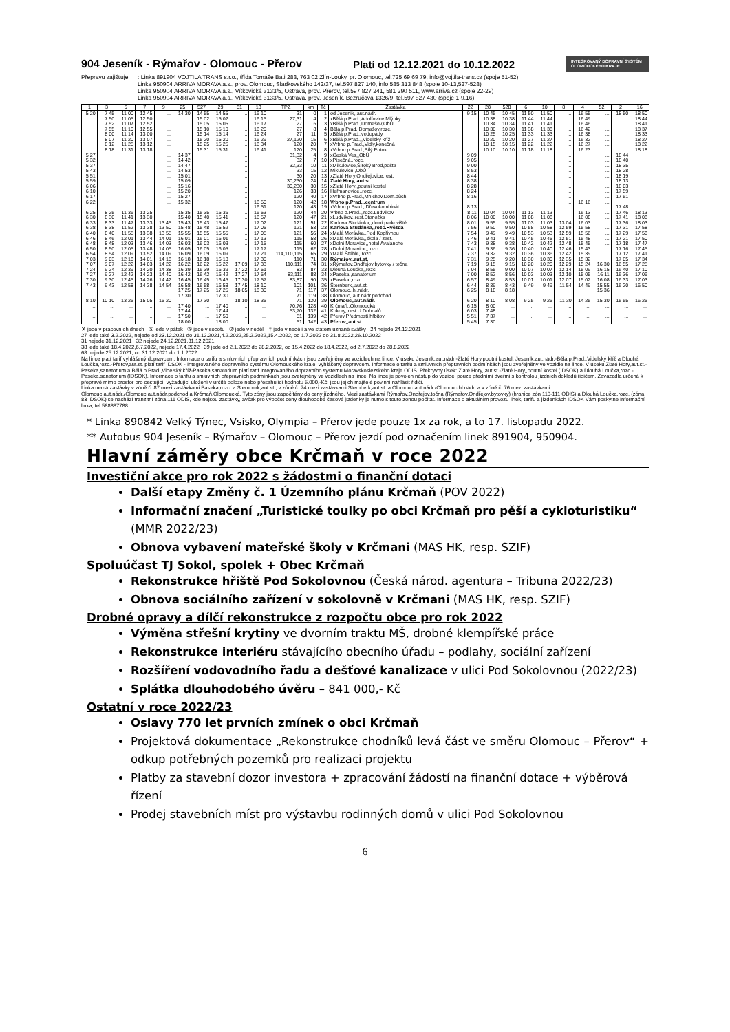904 Jeseník - Rýmařov - Olomouc - Přerov Platí od 12.12.2021 do 10.12.2022 INTEGROVANÝ DOPRAVNÍ SYSTÉM OLOMOUCKÉHO KRAJE
Přepravu zajišťuje: Linka 891904 VOJTILA TRANS s.r.o., třída Tomáše Bati 283, 763 02 Zlín-Louky, pr. Olomouc, tel.725 69 69 79, info@vojtila-trans.cz (spoje 51-52)
Linka 950904 ARRIVA MORAVA a.s., prov. Olomouc, Sladkovského 142/37, tel.597 827 140, info 585 313 848 (spoje 10-13,527-528)
Linka 950904 ARRIVA MORAVA a.s., Vítkovická 3133/5, Ostrava, prov. Přerov, tel.597 827 241, 581 290 511, www.arriva.cz (spoje 22-29)
Linka 950904 ARRIVA MORAVA a.s., Vítkovická 3133/5, Ostrava, prov. Jeseník, Bezručova 1326/9, tel.597 827 430 (spoje 1-9,16)
| 1 | 3 | 5 | 7 | 9 | 25 | 527 | 29 | 51 | 13 | TPZ | km | Tč | Zastávka | 22 | 28 | 528 | 6 | 10 | 8 | 4 | 52 | 2 | 16 |
| --- | --- | --- | --- | --- | --- | --- | --- | --- | --- | --- | --- | --- | --- | --- | --- | --- | --- | --- | --- | --- | --- | --- | --- |
| 5 20 | 7 45 | 11 00 | 12 45 | ... | 14 30 | 14 55 | 14 55 | ... | 16 10 | 31 | 0 | 1 | od Jeseník,,aut.nádr. | 9 15 | 10 45 | 10 45 | 11 50 | 11 50 | ... | 16 55 | ... | 18 50 | 18 50 |
| | 7 50 | 11 05 | 12 50 | ... | | 15 02 | 15 02 | ... | 16 15 | 27,31 | 4 | 2 | xBělá p.Prad.,Adolfovice,Mlýnky | | 10 38 | 10 38 | 11 44 | 11 44 | ... | 16 49 | ... | | 18 44 |
| | 7 52 | 11 07 | 12 52 | ... | | 15 05 | 15 05 | ... | 16 17 | 27 | 6 | 3 | xBělá p.Prad.,Domašov,ObÚ | | 10 34 | 10 34 | 11 41 | 11 41 | ... | 16 46 | ... | | 18 41 |
| | 7 55 | 11 10 | 12 55 | ... | | 15 10 | 15 10 | ... | 16 20 | 27 | 8 | 4 | Bělá p.Prad.,Domašov,rozc. | | 10 30 | 10 30 | 11 38 | 11 38 | ... | 16 42 | ... | | 18 37 |
| | 8 00 | 11 14 | 13 00 | ... | | 15 14 | 15 14 | ... | 16 24 | 27 | 11 | 5 | xBělá p.Prad.,vodopády | | 10 25 | 10 25 | 11 33 | 11 33 | ... | 16 38 | ... | | 18 33 |
| | 8 07 | 11 20 | 13 07 | ... | | 15 20 | 15 20 | ... | 16 29 | 27,120 | 15 | 6 | xBělá p.Prad.,,Videlský kříž | | 10 20 | 10 20 | 11 27 | 11 27 | ... | 16 32 | ... | | 18 27 |
| | 8 12 | 11 25 | 13 12 | ... | | 15 25 | 15 25 | ... | 16 34 | 120 | 20 | 7 | xVrbno p.Prad.,Vidly,konečná | | 10 15 | 10 15 | 11 22 | 11 22 | ... | 16 27 | ... | | 18 22 |
| | 8 18 | 11 31 | 13 18 | ... | | 15 31 | 15 31 | ... | 16 41 | 120 | 25 | 8 | xVrbno p.Prad.,Bílý Potok | | 10 10 | 10 10 | 11 18 | 11 18 | ... | 16 23 | ... | | 18 18 |
| 5 27 | | | | ... | 14 37 | | | ... | | 31,32 | 4 | 9 | xČeská Ves,,ObÚ | 9 09 | | | | | ... | | ... | 18 44 | |
| 5 32 | | | | ... | 14 42 | | | ... | | 32 | 7 | 10 | xPísečná,,rozc. | 9 05 | | | | | ... | | ... | 18 40 | |
| 5 37 | | | | ... | 14 47 | | | ... | | 32,33 | 10 | 11 | xMikulovice,Široký Brod,pošta | 9 00 | | | | | ... | | ... | 18 35 | |
| 5 43 | | | | ... | 14 53 | | | ... | | 33 | 15 | 12 | Mikulovice,,ObÚ | 8 53 | | | | | ... | | ... | 18 28 | |
| 5 51 | | | | ... | 15 01 | | | ... | | 30 | 20 | 13 | xZlaté Hory,Ondřejovice,rest. | 8 44 | | | | | ... | | ... | 18 19 | |
| 5 59 | | | | ... | 15 09 | | | ... | | 30,230 | 24 | 14 | Zlaté Hory,,aut.st. | 8 38 | | | | | ... | | ... | 18 13 | |
| 6 06 | | | | ... | 15 16 | | | ... | | 30,230 | 30 | 15 | xZlaté Hory,,poutní kostel | 8 28 | | | | | ... | | ... | 18 03 | |
| 6 10 | | | | ... | 15 20 | | | ... | | 126 | 33 | 16 | Heřmanovice,,rozc. | 8 24 | | | | | ... | | ... | 17 59 | |
| 6 17 | | | | ... | 15 27 | | | ... | | 120 | 40 | 17 | xVrbno p.Prad.,Mnichov,Dom.důch. | 8 16 | | | | | ... | | ... | 17 51 | |
| 6 22 | | | | ... | 15 32 | | | ... | 16 50 | 120 | 42 | 18 | Vrbno p.Prad.,,centrum | | | | | | ... | 16 16 | ... | | |
| | | | | | | | | ... | 16 51 | 120 | 43 | 19 | xVrbno p.Prad.,,Dřevokombinát | 8 13 | | | | | ... | | ... | 17 48 | |
| 6 25 | 8 25 | 11 36 | 13 25 | | 15 35 | 15 35 | 15 36 | ... | 16 53 | 120 | 44 | 20 | Vrbno p.Prad.,,rozc.Ludvíkov | 8 11 | 10 04 | 10 04 | 11 13 | 11 13 | | 16 13 | ... | 17 46 | 18 13 |
| 6 30 | 8 30 | 11 41 | 13 30 | | 15 40 | 15 40 | 15 41 | ... | 16 57 | 120 | 47 | 21 | xLudvíkov,,rest.Stonožka | 8 06 | 10 00 | 10 00 | 11 08 | 11 08 | | 16 08 | ... | 17 41 | 18 08 |
| 6 33 | 8 33 | 11 47 | 13 33 | 13 45 | 15 43 | 15 43 | 15 47 | ... | 17 02 | 121 | 51 | 22 | Karlova Studánka,,dolní parkoviště | 8 01 | 9 55 | 9 55 | 11 03 | 11 03 | 13 04 | 16 03 | ... | 17 36 | 18 03 |
| 6 38 | 8 38 | 11 52 | 13 38 | 13 50 | 15 48 | 15 48 | 15 52 | ... | 17 05 | 121 | 53 | 23 | Karlova Studánka,,rozc.Hvězda | 7 56 | 9 50 | 9 50 | 10 58 | 10 58 | 12 59 | 15 58 | ... | 17 31 | 17 58 |
| 6 40 | 8 40 | 11 55 | 13 38 | 13 55 | 15 55 | 15 55 | 15 55 | ... | 17 05 | 121 | 56 | 24 | xMalá Morávka,,Pod Kopřivnou | 7 54 | 9 49 | 9 49 | 10 53 | 10 53 | 12 59 | 15 56 | ... | 17 29 | 17 58 |
| 6 46 | 8 46 | 12 01 | 13 44 | 14 01 | 16 01 | 16 01 | 16 01 | ... | 17 13 | 115 | 58 | 26 | xMalá Morávka,,škola / zast. | 7 46 | 9 41 | 9 41 | 10 45 | 10 45 | 12 51 | 15 48 | ... | 17 21 | 17 50 |
| 6 48 | 8 48 | 12 03 | 13 46 | 14 03 | 16 03 | 16 03 | 16 03 | ... | 17 15 | 115 | 60 | 27 | xDolní Moravice,,hotel Avalanche | 7 43 | 9 38 | 9 38 | 10 42 | 10 42 | 12 48 | 15 45 | ... | 17 18 | 17 47 |
| 6 50 | 8 50 | 12 05 | 13 48 | 14 05 | 16 05 | 16 05 | 16 05 | ... | 17 17 | 115 | 62 | 28 | xDolní Moravice,,rozc. | 7 41 | 9 36 | 9 36 | 10 40 | 10 40 | 12 46 | 15 43 | ... | 17 16 | 17 45 |
| 6 54 | 8 54 | 12 09 | 13 52 | 14 09 | 16 09 | 16 09 | 16 09 | | 17 21 | 114,110,115 | 65 | 29 | xMalá Štáhle,,rozc. | 7 37 | 9 32 | 9 32 | 10 36 | 10 36 | 12 42 | 15 39 | | 17 12 | 17 41 |
| 7 03 | 9 03 | 12 18 | 14 01 | 14 18 | 16 18 | 16 18 | 16 18 | | 17 30 | 110 | 71 | 30 | Rýmařov,,aut.st. | 7 31 | 9 25 | 9 20 | 10 30 | 10 30 | 12 35 | 15 32 | | 17 05 | 17 34 |
| 7 07 | 9 07 | 12 22 | 14 03 | 14 22 | 16 22 | 16 22 | 16 22 | 17 09 | 17 33 | 110,111 | 74 | 31 | xRýmařov,Ondřejov,bytovky / točna | 7 19 | 9 15 | 9 15 | 10 20 | 10 20 | 12 29 | 15 24 | 16 30 | 16 55 | 17 25 |
| 7 24 | 9 24 | 12 39 | 14 20 | 14 38 | 16 39 | 16 39 | 16 39 | 17 22 | 17 51 | 83 | 87 | 33 | Dlouhá Loučka,,rozc. | 7 04 | 8 55 | 9 00 | 10 07 | 10 07 | 12 14 | 15 09 | 16 15 | 16 40 | 17 10 |
| 7 27 | 9 27 | 12 42 | 14 23 | 14 40 | 16 42 | 16 42 | 16 42 | 17 27 | 17 54 | 83,111 | 88 | 34 | xPaseka,,sanatorium | 7 00 | 8 52 | 8 56 | 10 03 | 10 03 | 12 10 | 15 05 | 16 11 | 16 36 | 17 06 |
| 7 30 | 9 30 | 12 45 | 14 26 | 14 42 | 16 45 | 16 45 | 16 45 | 17 30 | 17 57 | 83,87 | 90 | 35 | xPaseka,,rozc. | 6 57 | 8 49 | 8 53 | 10 01 | 10 01 | 12 07 | 15 02 | 16 08 | 16 33 | 17 03 |
| 7 43 | 9 43 | 12 58 | 14 38 | 14 54 | 16 58 | 16 58 | 16 58 | 17 45 | 18 10 | 101 | 101 | 36 | Šternberk,,aut.st. | 6 44 | 8 39 | 8 43 | 9 49 | 9 49 | 11 54 | 14 49 | 15 55 | 16 20 | 16 50 |
| | | | | | 17 25 | 17 25 | 17 25 | 18 05 | 18 30 | 71 | 117 | 37 | Olomouc,,hl.nádr. | 6 25 | 8 18 | 8 18 | | | | | 15 36 | | |
| | | | | | 17 30 | | 17 30 | | | 71 | 119 | 38 | Olomouc,,aut.nádr.podchod | | | | | | | | | | |
| 8 10 | 10 10 | 13 25 | 15 05 | 15 20 | | 17 30 | | 18 10 | 18 35 | 71 | 120 | 39 | Olomouc,,aut.nádr. | 6 20 | 8 10 | 8 08 | 9 25 | 9 25 | 11 30 | 14 25 | 15 30 | 15 55 | 16 25 |
| ... | ... | ... | ... | ... | 17 40 | ... | 17 40 | ... | ... | 70,76 | 128 | 40 | Krčmaň,,Olomoucká | 6 15 | 8 00 | ... | ... | ... | ... | ... | ... | ... | ... |
| ... | ... | ... | ... | ... | 17 44 | ... | 17 44 | ... | ... | 53,70 | 132 | 41 | Kokory,,rest.U Dohnalů | 6 03 | 7 48 | ... | ... | ... | ... | ... | ... | ... | ... |
| ... | ... | ... | ... | ... | 17 50 | ... | 17 50 | ... | ... | 51 | 139 | 42 | Přerov,Předmostí,hřbitov | 5 51 | 7 37 | ... | ... | ... | ... | ... | ... | ... | ... |
| ... | ... | ... | ... | ... | 18 00 | ... | 18 00 | ... | ... | 51 | 142 | 43 | Přerov,,aut.st. | 5 45 | 7 30 | ... | ... | ... | ... | ... | ... | ... | ... |
✕ jede v pracovních dnech ⑤ jede v pátek ⑥ jede v sobotu ⑦ jede v neděli † jede v neděli a ve státem uznané svátky 24 nejede 24.12.2021
27 jede také 3.2.2022, nejede od 23.12.2021 do 31.12.2021,4.2.2022,25.2.2022,15.4.2022, od 1.7.2022 do 31.8.2022,26.10.2022
31 nejede 31.12.2021 32 nejede 24.12.2021,31.12.2021
38 jede také 18.4.2022,6.7.2022, nejede 17.4.2022 39 jede od 2.1.2022 do 28.2.2022, od 15.4.2022 do 18.4.2022, od 2.7.2022 do 28.8.2022
68 nejede 25.12.2021, od 31.12.2021 do 1.1.2022
Na lince platí tarif vyhlášený dopravcem. Informace o tarifu a smluvních přepravních podmínkách jsou zveřejněny ve vozidlech na lince. V úseku Jeseník,aut.nádr.-Zlaté Hory,poutní kostel, Jeseník,aut.nádr.-Bělá p.Prad.,Videlský kříž a Dlouhá Loučka,rozc.-Přerov,aut.st. platí tarif IDSOK - Integrovaného dopravního systému Olomouckého kraje, vyhlášený dopravcem. Informace o tarifu a smluvních přepravních podmínkách jsou zveřejněny ve vozidle na lince. V úseku Zlaté Hory,aut.st.-Paseka,sanatorium a Bělá p.Prad.,Videlský kříž-Paseka,sanatorium platí tarif Integrovaného dopravního systému Moravskoslezského kraje ODIS. Překryvný úsek: Zlaté Hory,,aut.st.-Zlaté Hory,,poutní kostel (IDSOK) a Dlouhá Loučka,rozc.-Paseka,sanatorium (IDSOK). Informace o tarifu a smluvních přepravních podmínkách jsou zveřejněny ve vozidlech na lince. Na lince je povolen nástup do vozidel pouze předními dveřmi s kontrolou jízdních dokladů řidičem. Zavazadla určená k přepravě mimo prostor pro cestující, vyžadující uložení v určité poloze nebo přesahující hodnotu 5.000,-Kč, jsou jejich majitelé povinni nahlásit řidiči.
Linka nemá zastávky v zóně č. 87 mezi zastávkami Paseka,rozc. a Šternberk,aut.st., v zóně č. 74 mezi zastávkami Šternberk,aut.st. a Olomouc,aut.nádr./Olomouc,hl.nádr. a v zóně č. 76 mezi zastávkami Olomouc,aut.nádr./Olomouc,aut.nádr.podchod a Krčmaň,Olomoucká. Tyto zóny jsou započítány do ceny jízdného. Mezi zastávkami Rýmařov,Ondřejov,točna (Rýmařov,Ondřejov,bytovky) (hranice zón 110-111 ODIS) a Dlouhá Loučka,rozc. (zóna 83 IDSOK) se nachází tranzitní zóna 111 ODIS, kde nejsou zastávky, avšak pro výpočet ceny dlouhodobé časové jízdenky je nutno s touto zónou počítat. Informace o aktuálním provozu linek, tarifu a jízdenkách IDSOK Vám poskytne Informační linka, tel.588887788.
* Linka 890842 Velký Týnec, Vsisko, Olympia – Přerov jede pouze 1x za rok, a to 17. listopadu 2022.
** Autobus 904 Jeseník – Rýmařov – Olomouc – Přerov jezdí pod označením linek 891904, 950904.
Hlavní záměry obce Krčmaň v roce 2022
Investiční akce pro rok 2022 s žádostmi o finanční dotaci
Další etapy Změny č. 1 Územního plánu Krčmaň (POV 2022)
Informační značení „Turistické toulky po obci Krčmaň pro pěší a cykloturistiku“ (MMR 2022/23)
Obnova vybavení mateřské školy v Krčmani (MAS HK, resp. SZIF)
Spoluúčast TJ Sokol, spolek + Obec Krčmaň
Rekonstrukce hřiště Pod Sokolovnou (Česká národ. agentura – Tribuna 2022/23)
Obnova sociálního zařízení v sokolovně v Krčmani (MAS HK, resp. SZIF)
Drobné opravy a dílčí rekonstrukce z rozpočtu obce pro rok 2022
Výměna střešní krytiny ve dvorním traktu MŠ, drobné klempířské práce
Rekonstrukce interiéru stávajícího obecního úřadu – podlahy, sociální zařízení
Rozšíření vodovodního řadu a dešťové kanalizace v ulici Pod Sokolovnou (2022/23)
Splátka dlouhodobého úvěru – 841 000,- Kč
Ostatní v roce 2022/23
Oslavy 770 let prvních zmínek o obci Krčmaň
Projektová dokumentace „Rekonstrukce chodníků levá část ve směru Olomouc – Přerov“ + odkup potřebných pozemků pro realizaci projektu
Platby za stavební dozor investora + zpracování žádostí na finanční dotace + výběrová řízení
Prodej stavebních míst pro výstavbu rodinných domů v ulici Pod Sokolovnou
6